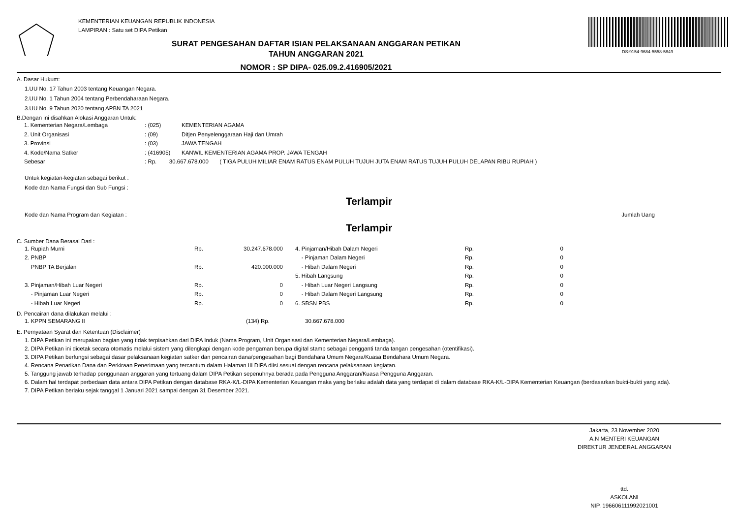KEMENTERIAN KEUANGAN REPUBLIK INDONESIA
LAMPIRAN : Satu set DIPA Petikan
SURAT PENGESAHAN DAFTAR ISIAN PELAKSANAAN ANGGARAN PETIKAN
TAHUN ANGGARAN 2021
NOMOR : SP DIPA- 025.09.2.416905/2021
DS:9154-9684-5558-5849
A. Dasar Hukum:
1.UU No. 17 Tahun 2003 tentang Keuangan Negara.
2.UU No. 1 Tahun 2004 tentang Perbendaharaan Negara.
3.UU No. 9 Tahun 2020 tentang APBN TA 2021
B.Dengan ini disahkan Alokasi Anggaran Untuk:
| 1. Kementerian Negara/Lembaga | : (025) | KEMENTERIAN AGAMA |
| 2. Unit Organisasi | : (09) | Ditjen Penyelenggaraan Haji dan Umrah |
| 3. Provinsi | : (03) | JAWA TENGAH |
| 4. Kode/Nama Satker | : (416905) | KANWIL KEMENTERIAN AGAMA PROP. JAWA TENGAH |
| Sebesar | : Rp. 30.667.678.000 ( TIGA PULUH MILIAR ENAM RATUS ENAM PULUH TUJUH JUTA ENAM RATUS TUJUH PULUH DELAPAN RIBU RUPIAH ) | |
Untuk kegiatan-kegiatan sebagai berikut :
Kode dan Nama Fungsi dan Sub Fungsi :
Terlampir
Kode dan Nama Program dan Kegiatan : Jumlah Uang
Terlampir
C. Sumber Dana Berasal Dari :
| 1. Rupiah Murni | Rp. | 30.247.678.000 | | 4. Pinjaman/Hibah Dalam Negeri | Rp. | 0 |
| 2. PNBP | | | | - Pinjaman Dalam Negeri | Rp. | 0 |
| PNBP TA Berjalan | Rp. | 420.000.000 | | - Hibah Dalam Negeri | Rp. | 0 |
| | | | | 5. Hibah Langsung | Rp. | 0 |
| 3. Pinjaman/Hibah Luar Negeri | Rp. | 0 | | - Hibah Luar Negeri Langsung | Rp. | 0 |
| - Pinjaman Luar Negeri | Rp. | 0 | | - Hibah Dalam Negeri Langsung | Rp. | 0 |
| - Hibah Luar Negeri | Rp. | 0 | | 6. SBSN PBS | Rp. | 0 |
D. Pencairan dana dilakukan melalui :
| 1. KPPN SEMARANG II | (134) Rp. | 30.667.678.000 |
E. Pernyataan Syarat dan Ketentuan (Disclaimer)
1. DIPA Petikan ini merupakan bagian yang tidak terpisahkan dari DIPA Induk (Nama Program, Unit Organisasi dan Kementerian Negara/Lembaga).
2. DIPA Petikan ini dicetak secara otomatis melalui sistem yang dilengkapi dengan kode pengaman berupa digital stamp sebagai pengganti tanda tangan pengesahan (otentifikasi).
3. DIPA Petikan berfungsi sebagai dasar pelaksanaan kegiatan satker dan pencairan dana/pengesahan bagi Bendahara Umum Negara/Kuasa Bendahara Umum Negara.
4. Rencana Penarikan Dana dan Perkiraan Penerimaan yang tercantum dalam Halaman III DIPA diisi sesuai dengan rencana pelaksanaan kegiatan.
5. Tanggung jawab terhadap penggunaan anggaran yang tertuang dalam DIPA Petikan sepenuhnya berada pada Pengguna Anggaran/Kuasa Pengguna Anggaran.
6. Dalam hal terdapat perbedaan data antara DIPA Petikan dengan database RKA-K/L-DIPA Kementerian Keuangan maka yang berlaku adalah data yang terdapat di dalam database RKA-K/L-DIPA Kementerian Keuangan (berdasarkan bukti-bukti yang ada).
7. DIPA Petikan berlaku sejak tanggal 1 Januari 2021 sampai dengan 31 Desember 2021.
Jakarta, 23 November 2020
A.N MENTERI KEUANGAN
DIREKTUR JENDERAL ANGGARAN
ttd.
ASKOLANI
NIP. 196606111992021001